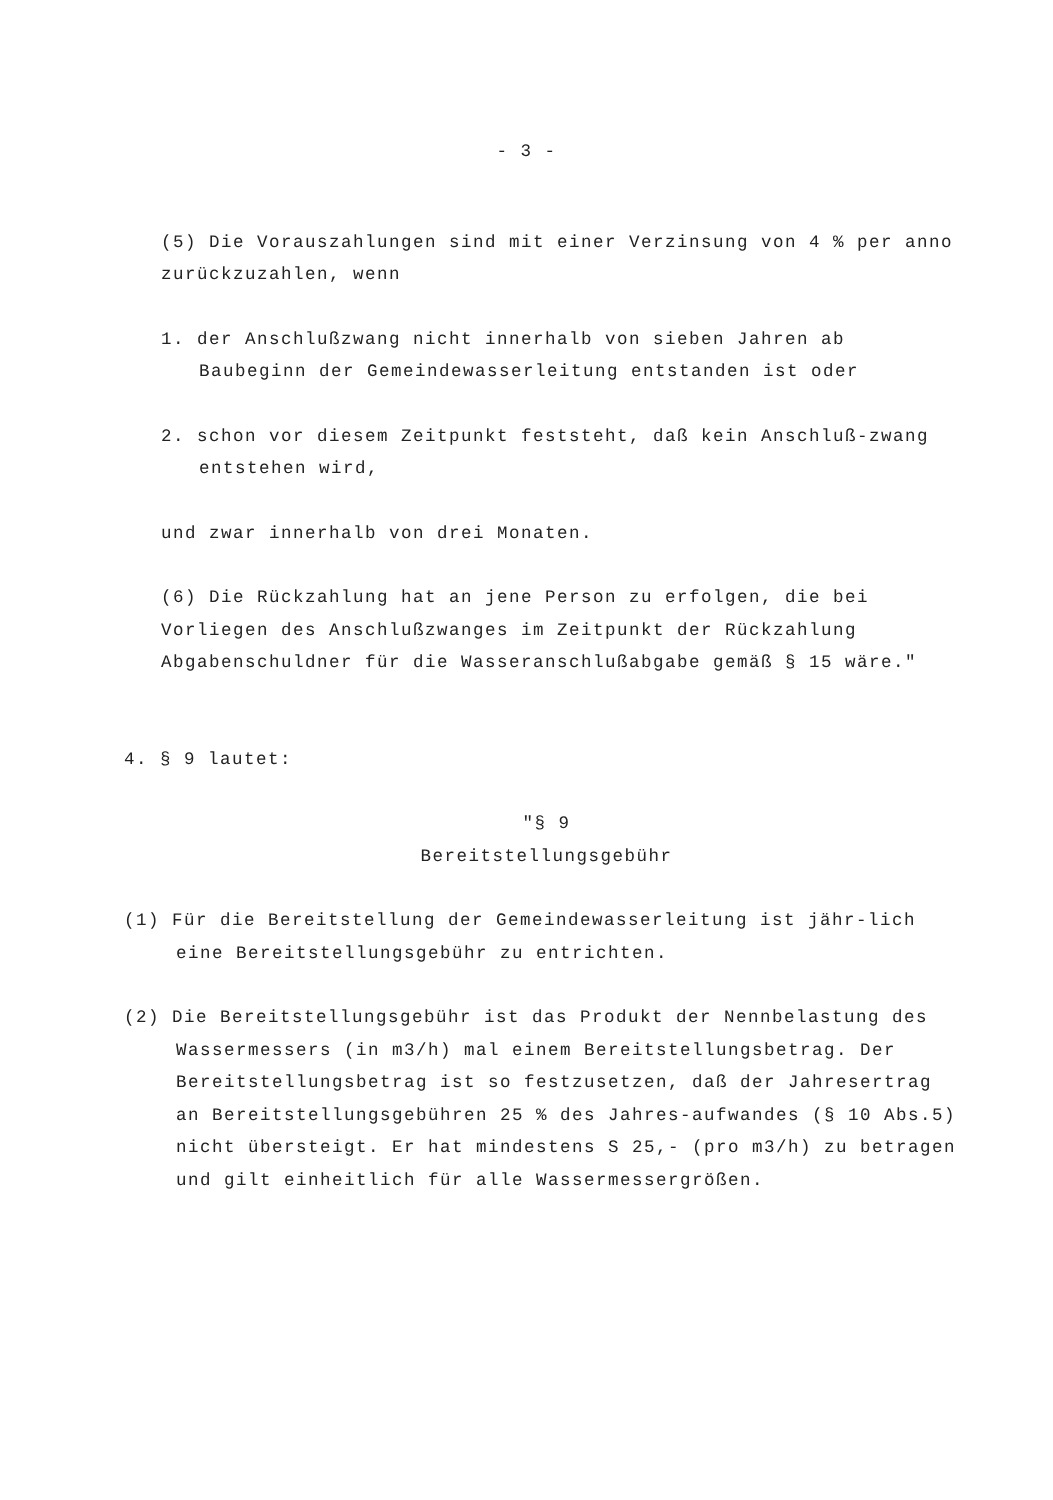- 3 -
(5) Die Vorauszahlungen sind mit einer Verzinsung von 4 % per anno zurückzuzahlen, wenn
1. der Anschlußzwang nicht innerhalb von sieben Jahren ab Baubeginn der Gemeindewasserleitung entstanden ist oder
2. schon vor diesem Zeitpunkt feststeht, daß kein Anschluß-zwang entstehen wird,
und zwar innerhalb von drei Monaten.
(6) Die Rückzahlung hat an jene Person zu erfolgen, die bei Vorliegen des Anschlußzwanges im Zeitpunkt der Rückzahlung Abgabenschuldner für die Wasseranschlußabgabe gemäß § 15 wäre."
4. § 9 lautet:
"§ 9
Bereitstellungsgebühr
(1) Für die Bereitstellung der Gemeindewasserleitung ist jähr-lich eine Bereitstellungsgebühr zu entrichten.
(2) Die Bereitstellungsgebühr ist das Produkt der Nennbelastung des Wassermessers (in m3/h) mal einem Bereitstellungsbetrag. Der Bereitstellungsbetrag ist so festzusetzen, daß der Jahresertrag an Bereitstellungsgebühren 25 % des Jahres-aufwandes (§ 10 Abs.5) nicht übersteigt. Er hat mindestens S 25,- (pro m3/h) zu betragen und gilt einheitlich für alle Wassermessergrößen.